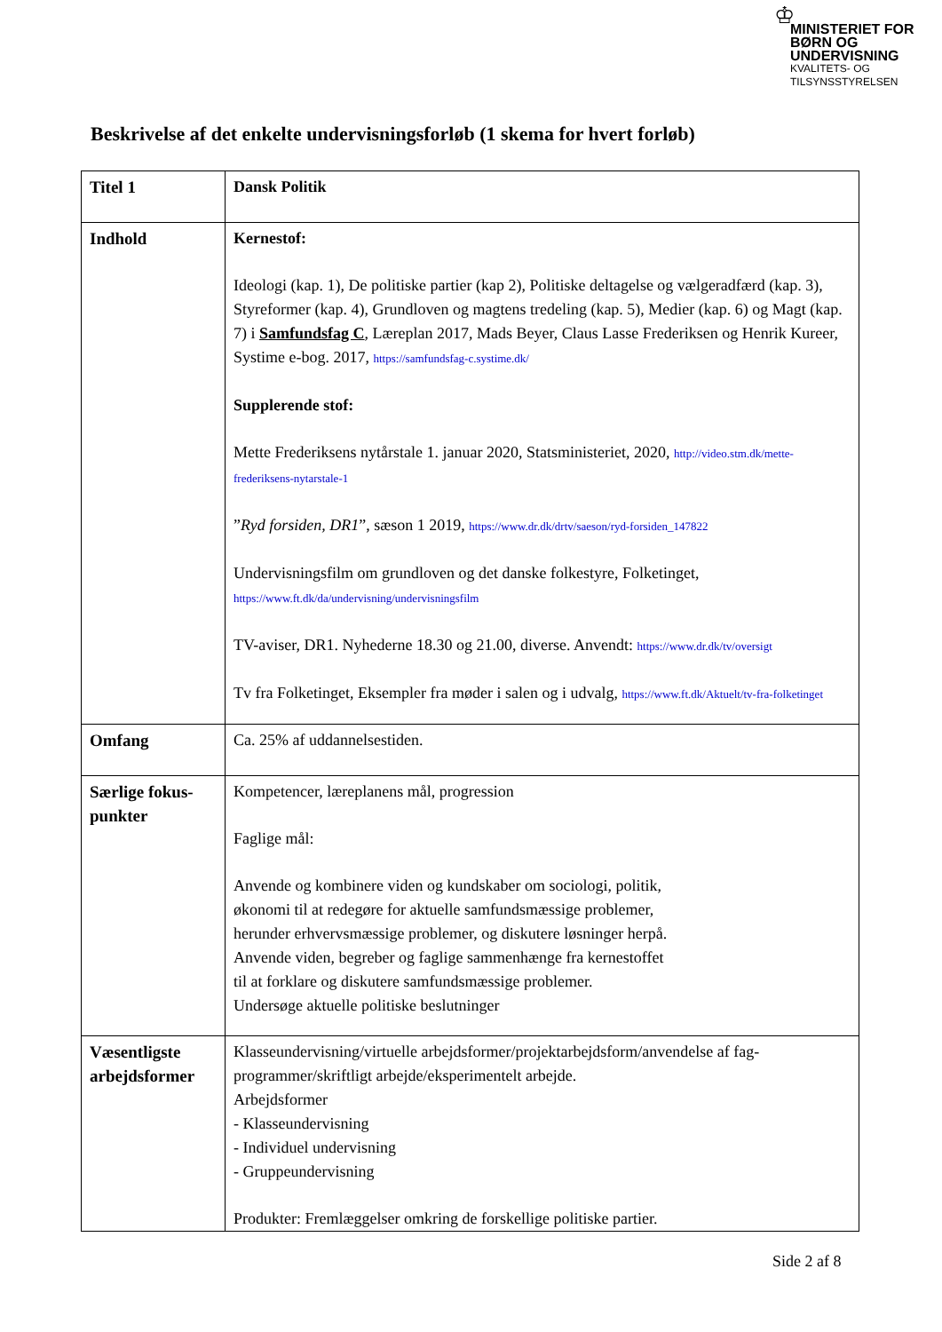♔
MINISTERIET FOR
BØRN OG
UNDERVISNING
KVALITETS- OG
TILSYNSSTYRELSEN
Beskrivelse af det enkelte undervisningsforløb (1 skema for hvert forløb)
| Titel 1 | Dansk Politik |
| Indhold | Kernestof: Ideologi (kap. 1), De politiske partier (kap 2), Politiske deltagelse og vælgeradfærd (kap. 3), Styreformer (kap. 4), Grundloven og magtens tredeling (kap. 5), Medier (kap. 6) og Magt (kap. 7) i Samfundsfag C , Læreplan 2017, Mads Beyer, Claus Lasse Frederiksen og Henrik Kureer, Systime e-bog. 2017, https://samfundsfag-c.systime.dk/ Supplerende stof: Mette Frederiksens nytårstale 1. januar 2020, Statsministeriet, 2020, http://video.stm.dk/mette-frederiksens-nytarstale-1 ” Ryd forsiden, DR1 ”, sæson 1 2019, https://www.dr.dk/drtv/saeson/ryd-forsiden_147822 Undervisningsfilm om grundloven og det danske folkestyre, Folketinget, https://www.ft.dk/da/undervisning/undervisningsfilm TV-aviser, DR1. Nyhederne 18.30 og 21.00, diverse. Anvendt: https://www.dr.dk/tv/oversigt Tv fra Folketinget, Eksempler fra møder i salen og i udvalg, https://www.ft.dk/Aktuelt/tv-fra-folketinget |
| Omfang | Ca. 25% af uddannelsestiden. |
| Særlige fokus-punkter | Kompetencer, læreplanens mål, progression Faglige mål: Anvende og kombinere viden og kundskaber om sociologi, politik, økonomi til at redegøre for aktuelle samfundsmæssige problemer, herunder erhvervsmæssige problemer, og diskutere løsninger herpå. Anvende viden, begreber og faglige sammenhænge fra kernestoffet til at forklare og diskutere samfundsmæssige problemer. Undersøge aktuelle politiske beslutninger |
| Væsentligste arbejdsformer | Klasseundervisning/virtuelle arbejdsformer/projektarbejdsform/anvendelse af fag-programmer/skriftligt arbejde/eksperimentelt arbejde. Arbejdsformer - Klasseundervisning - Individuel undervisning - Gruppeundervisning Produkter: Fremlæggelser omkring de forskellige politiske partier. |
Side 2 af 8